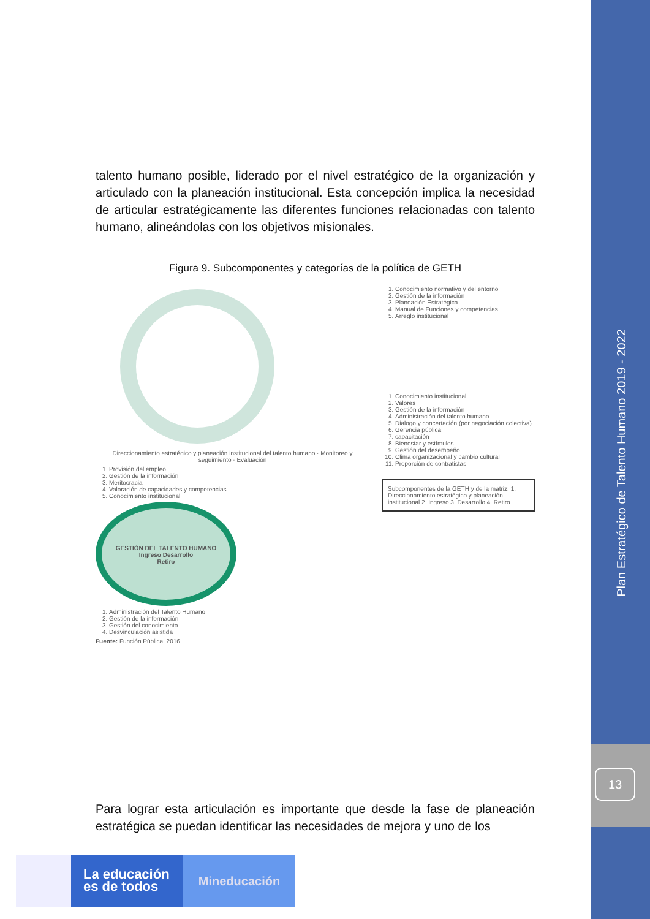Plan Estratégico de Talento Humano 2019 - 2022
13
talento humano posible, liderado por el nivel estratégico de la organización y articulado con la planeación institucional. Esta concepción implica la necesidad de articular estratégicamente las diferentes funciones relacionadas con talento humano, alineándolas con los objetivos misionales.
Figura 9. Subcomponentes y categorías de la política de GETH
Direccionamiento estratégico y planeación institucional del talento humano · Monitoreo y seguimiento · Evaluación
1. Provisión del empleo
2. Gestión de la información
3. Meritocracia
4. Valoración de capacidades y competencias
5. Conocimiento institucional
GESTIÓN DEL TALENTO HUMANO
Ingreso Desarrollo
Retiro
1. Administración del Talento Humano
2. Gestión de la información
3. Gestión del conocimiento
4. Desvinculación asistida
Fuente: Función Pública, 2016.
1. Conocimiento normativo y del entorno
2. Gestión de la información
3. Planeación Estratégica
4. Manual de Funciones y competencias
5. Arreglo institucional
1. Conocimiento institucional
2. Valores
3. Gestión de la información
4. Administración del talento humano
5. Dialogo y concertación (por negociación colectiva)
6. Gerencia pública
7. capacitación
8. Bienestar y estímulos
9. Gestión del desempeño
10. Clima organizacional y cambio cultural
11. Proporción de contratistas
Subcomponentes de la GETH y de la matriz: 1. Direccionamiento estratégico y planeación institucional 2. Ingreso 3. Desarrollo 4. Retiro
Para lograr esta articulación es importante que desde la fase de planeación estratégica se puedan identificar las necesidades de mejora y uno de los
La educación es de todos
Mineducación